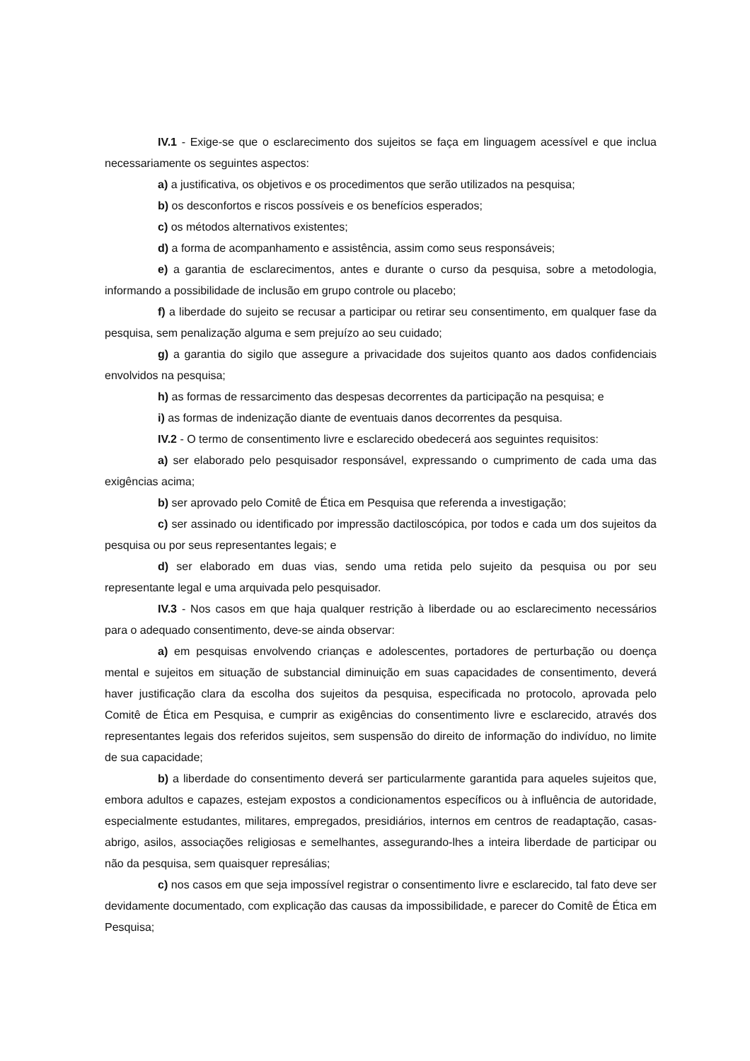IV.1 - Exige-se que o esclarecimento dos sujeitos se faça em linguagem acessível e que inclua necessariamente os seguintes aspectos:
a) a justificativa, os objetivos e os procedimentos que serão utilizados na pesquisa;
b) os desconfortos e riscos possíveis e os benefícios esperados;
c) os métodos alternativos existentes;
d) a forma de acompanhamento e assistência, assim como seus responsáveis;
e) a garantia de esclarecimentos, antes e durante o curso da pesquisa, sobre a metodologia, informando a possibilidade de inclusão em grupo controle ou placebo;
f) a liberdade do sujeito se recusar a participar ou retirar seu consentimento, em qualquer fase da pesquisa, sem penalização alguma e sem prejuízo ao seu cuidado;
g) a garantia do sigilo que assegure a privacidade dos sujeitos quanto aos dados confidenciais envolvidos na pesquisa;
h) as formas de ressarcimento das despesas decorrentes da participação na pesquisa; e
i) as formas de indenização diante de eventuais danos decorrentes da pesquisa.
IV.2 - O termo de consentimento livre e esclarecido obedecerá aos seguintes requisitos:
a) ser elaborado pelo pesquisador responsável, expressando o cumprimento de cada uma das exigências acima;
b) ser aprovado pelo Comitê de Ética em Pesquisa que referenda a investigação;
c) ser assinado ou identificado por impressão dactiloscópica, por todos e cada um dos sujeitos da pesquisa ou por seus representantes legais; e
d) ser elaborado em duas vias, sendo uma retida pelo sujeito da pesquisa ou por seu representante legal e uma arquivada pelo pesquisador.
IV.3 - Nos casos em que haja qualquer restrição à liberdade ou ao esclarecimento necessários para o adequado consentimento, deve-se ainda observar:
a) em pesquisas envolvendo crianças e adolescentes, portadores de perturbação ou doença mental e sujeitos em situação de substancial diminuição em suas capacidades de consentimento, deverá haver justificação clara da escolha dos sujeitos da pesquisa, especificada no protocolo, aprovada pelo Comitê de Ética em Pesquisa, e cumprir as exigências do consentimento livre e esclarecido, através dos representantes legais dos referidos sujeitos, sem suspensão do direito de informação do indivíduo, no limite de sua capacidade;
b) a liberdade do consentimento deverá ser particularmente garantida para aqueles sujeitos que, embora adultos e capazes, estejam expostos a condicionamentos específicos ou à influência de autoridade, especialmente estudantes, militares, empregados, presidiários, internos em centros de readaptação, casas-abrigo, asilos, associações religiosas e semelhantes, assegurando-lhes a inteira liberdade de participar ou não da pesquisa, sem quaisquer represálias;
c) nos casos em que seja impossível registrar o consentimento livre e esclarecido, tal fato deve ser devidamente documentado, com explicação das causas da impossibilidade, e parecer do Comitê de Ética em Pesquisa;